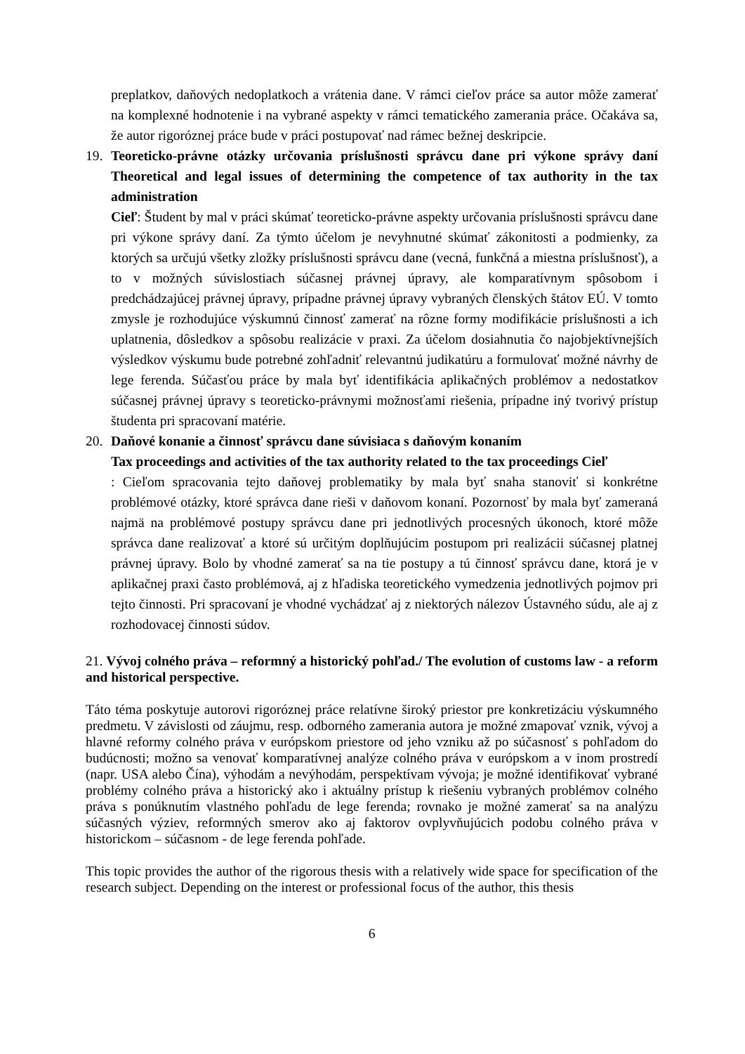preplatkov, daňových nedoplatkoch a vrátenia dane. V rámci cieľov práce sa autor môže zamerať na komplexné hodnotenie i na vybrané aspekty v rámci tematického zamerania práce. Očakáva sa, že autor rigoróznej práce bude v práci postupovať nad rámec bežnej deskripcie.
19. Teoreticko-právne otázky určovania príslušnosti správcu dane pri výkone správy daní Theoretical and legal issues of determining the competence of tax authority in the tax administration
Cieľ: Študent by mal v práci skúmať teoreticko-právne aspekty určovania príslušnosti správcu dane pri výkone správy daní. Za týmto účelom je nevyhnutné skúmať zákonitosti a podmienky, za ktorých sa určujú všetky zložky príslušnosti správcu dane (vecná, funkčná a miestna príslušnosť), a to v možných súvislostiach súčasnej právnej úpravy, ale komparatívnym spôsobom i predchádzajúcej právnej úpravy, prípadne právnej úpravy vybraných členských štátov EÚ. V tomto zmysle je rozhodujúce výskumnú činnosť zamerať na rôzne formy modifikácie príslušnosti a ich uplatnenia, dôsledkov a spôsobu realizácie v praxi. Za účelom dosiahnutia čo najobjektívnejších výsledkov výskumu bude potrebné zohľadniť relevantnú judikatúru a formulovať možné návrhy de lege ferenda. Súčasťou práce by mala byť identifikácia aplikačných problémov a nedostatkov súčasnej právnej úpravy s teoreticko-právnymi možnosťami riešenia, prípadne iný tvorivý prístup študenta pri spracovaní matérie.
20. Daňové konanie a činnosť správcu dane súvisiaca s daňovým konaním
Tax proceedings and activities of the tax authority related to the tax proceedings Cieľ
: Cieľom spracovania tejto daňovej problematiky by mala byť snaha stanoviť si konkrétne problémové otázky, ktoré správca dane rieši v daňovom konaní. Pozornosť by mala byť zameraná najmä na problémové postupy správcu dane pri jednotlivých procesných úkonoch, ktoré môže správca dane realizovať a ktoré sú určitým doplňujúcim postupom pri realizácii súčasnej platnej právnej úpravy. Bolo by vhodné zamerať sa na tie postupy a tú činnosť správcu dane, ktorá je v aplikačnej praxi často problémová, aj z hľadiska teoretického vymedzenia jednotlivých pojmov pri tejto činnosti. Pri spracovaní je vhodné vychádzať aj z niektorých nálezov Ústavného súdu, ale aj z rozhodovacej činnosti súdov.
21. Vývoj colného práva – reformný a historický pohľad./ The evolution of customs law - a reform and historical perspective.
Táto téma poskytuje autorovi rigoróznej práce relatívne široký priestor pre konkretizáciu výskumného predmetu. V závislosti od záujmu, resp. odborného zamerania autora je možné zmapovať vznik, vývoj a hlavné reformy colného práva v európskom priestore od jeho vzniku až po súčasnosť s pohľadom do budúcnosti; možno sa venovať komparatívnej analýze colného práva v európskom a v inom prostredí (napr. USA alebo Čína), výhodám a nevýhodám, perspektívam vývoja; je možné identifikovať vybrané problémy colného práva a historický ako i aktuálny prístup k riešeniu vybraných problémov colného práva s ponúknutím vlastného pohľadu de lege ferenda; rovnako je možné zamerať sa na analýzu súčasných výziev, reformných smerov ako aj faktorov ovplyvňujúcich podobu colného práva v historickom – súčasnom - de lege ferenda pohľade.
This topic provides the author of the rigorous thesis with a relatively wide space for specification of the research subject. Depending on the interest or professional focus of the author, this thesis
6